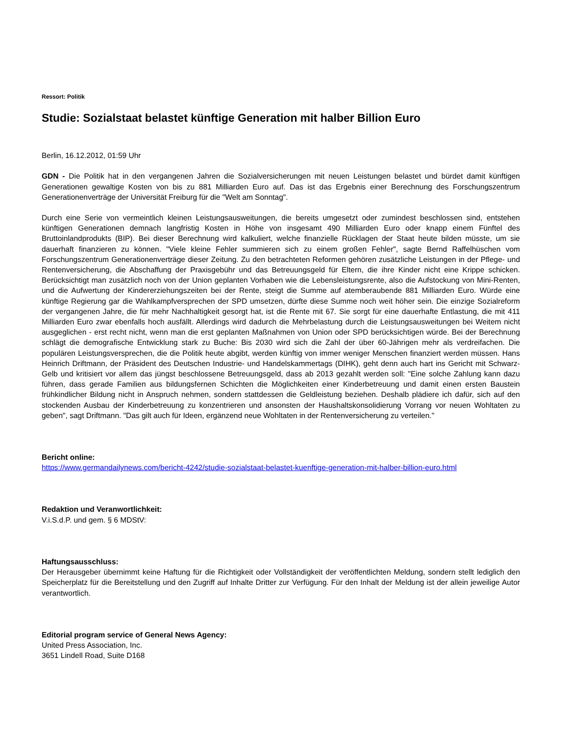Ressort: Politik
Studie: Sozialstaat belastet künftige Generation mit halber Billion Euro
Berlin, 16.12.2012, 01:59 Uhr
GDN - Die Politik hat in den vergangenen Jahren die Sozialversicherungen mit neuen Leistungen belastet und bürdet damit künftigen Generationen gewaltige Kosten von bis zu 881 Milliarden Euro auf. Das ist das Ergebnis einer Berechnung des Forschungszentrum Generationenverträge der Universität Freiburg für die "Welt am Sonntag".
Durch eine Serie von vermeintlich kleinen Leistungsausweitungen, die bereits umgesetzt oder zumindest beschlossen sind, entstehen künftigen Generationen demnach langfristig Kosten in Höhe von insgesamt 490 Milliarden Euro oder knapp einem Fünftel des Bruttoinlandprodukts (BIP). Bei dieser Berechnung wird kalkuliert, welche finanzielle Rücklagen der Staat heute bilden müsste, um sie dauerhaft finanzieren zu können. "Viele kleine Fehler summieren sich zu einem großen Fehler", sagte Bernd Raffelhüschen vom Forschungszentrum Generationenverträge dieser Zeitung. Zu den betrachteten Reformen gehören zusätzliche Leistungen in der Pflege- und Rentenversicherung, die Abschaffung der Praxisgebühr und das Betreuungsgeld für Eltern, die ihre Kinder nicht eine Krippe schicken. Berücksichtigt man zusätzlich noch von der Union geplanten Vorhaben wie die Lebensleistungsrente, also die Aufstockung von Mini-Renten, und die Aufwertung der Kindererziehungszeiten bei der Rente, steigt die Summe auf atemberaubende 881 Milliarden Euro. Würde eine künftige Regierung gar die Wahlkampfversprechen der SPD umsetzen, dürfte diese Summe noch weit höher sein. Die einzige Sozialreform der vergangenen Jahre, die für mehr Nachhaltigkeit gesorgt hat, ist die Rente mit 67. Sie sorgt für eine dauerhafte Entlastung, die mit 411 Milliarden Euro zwar ebenfalls hoch ausfällt. Allerdings wird dadurch die Mehrbelastung durch die Leistungsausweitungen bei Weitem nicht ausgeglichen - erst recht nicht, wenn man die erst geplanten Maßnahmen von Union oder SPD berücksichtigen würde. Bei der Berechnung schlägt die demografische Entwicklung stark zu Buche: Bis 2030 wird sich die Zahl der über 60-Jährigen mehr als verdreifachen. Die populären Leistungsversprechen, die die Politik heute abgibt, werden künftig von immer weniger Menschen finanziert werden müssen. Hans Heinrich Driftmann, der Präsident des Deutschen Industrie- und Handelskammertags (DIHK), geht denn auch hart ins Gericht mit Schwarz-Gelb und kritisiert vor allem das jüngst beschlossene Betreuungsgeld, dass ab 2013 gezahlt werden soll: "Eine solche Zahlung kann dazu führen, dass gerade Familien aus bildungsfernen Schichten die Möglichkeiten einer Kinderbetreuung und damit einen ersten Baustein frühkindlicher Bildung nicht in Anspruch nehmen, sondern stattdessen die Geldleistung beziehen. Deshalb plädiere ich dafür, sich auf den stockenden Ausbau der Kinderbetreuung zu konzentrieren und ansonsten der Haushaltskonsolidierung Vorrang vor neuen Wohltaten zu geben", sagt Driftmann. "Das gilt auch für Ideen, ergänzend neue Wohltaten in der Rentenversicherung zu verteilen."
Bericht online:
https://www.germandailynews.com/bericht-4242/studie-sozialstaat-belastet-kuenftige-generation-mit-halber-billion-euro.html
Redaktion und Veranwortlichkeit:
V.i.S.d.P. und gem. § 6 MDStV:
Haftungsausschluss:
Der Herausgeber übernimmt keine Haftung für die Richtigkeit oder Vollständigkeit der veröffentlichten Meldung, sondern stellt lediglich den Speicherplatz für die Bereitstellung und den Zugriff auf Inhalte Dritter zur Verfügung. Für den Inhalt der Meldung ist der allein jeweilige Autor verantwortlich.
Editorial program service of General News Agency:
United Press Association, Inc.
3651 Lindell Road, Suite D168